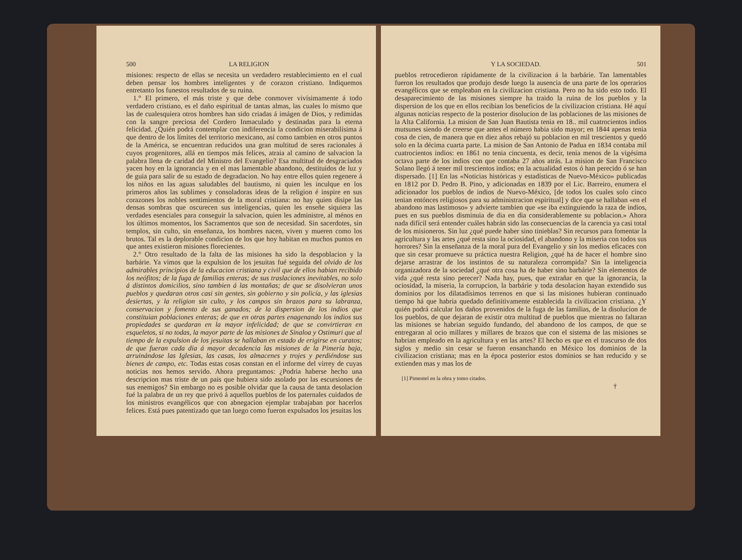500 LA RELIGION
misiones: respecto de ellas se necesita un verdadero restablecimiento en el cual deben pensar los hombres inteligentes y de corazon cristiano. Indiquemos entretanto los funestos resultados de su ruina.
1.° El primero, el más triste y que debe conmover vivísimamente á todo verdadero cristiano, es el daño espiritual de tantas almas, las cuales lo mismo que las de cualesquiera otros hombres han sido criadas á imágen de Dios, y redimidas con la sangre preciosa del Cordero Inmaculado y destinadas para la eterna felicidad. ¿Quién podrá contemplar con indiferencia la condicion miserabilísima á que dentro de los límites del territorio mexicano, así como tambien en otros puntos de la América, se encuentran reducidos una gran multitud de seres racionales á cuyos progenitores, allá en tiempos más felices, atraia al camino de salvacion la palabra llena de caridad del Ministro del Evangelio? Esa multitud de desgraciados yacen hoy en la ignorancia y en el mas lamentable abandono, destituidos de luz y de guia para salir de su estado de degradacion. No hay entre ellos quien regenere á los niños en las aguas saludables del bautismo, ni quien les inculque en los primeros años las sublimes y consoladoras ideas de la religion é inspire en sus corazones los nobles sentimientos de la moral cristiana: no hay quien disipe las densas sombras que oscurecen sus inteligencias, quien les enseñe siquiera las verdades esenciales para conseguir la salvacion, quien les administre, al ménos en los últimos momentos, los Sacramentos que son de necesidad. Sin sacerdotes, sin templos, sin culto, sin enseñanza, los hombres nacen, viven y mueren como los brutos. Tal es la deplorable condicion de los que hoy habitan en muchos puntos en que antes existieron misiones florecientes.
2.° Otro resultado de la falta de las misiones ha sido la despoblacion y la barbárie. Ya vimos que la expulsion de los jesuitas fué seguida del olvido de los admirables principios de la educacion cristiana y civil que de ellos habian recibido los neófitos; de la fuga de familias enteras; de sus traslaciones inevitables, no solo á distintos domicilios, sino tambien á las montañas; de que se disolvieran unos pueblos y quedaran otros casi sin gentes, sin gobierno y sin policía, y las iglesias desiertas, y la religion sin culto, y los campos sin brazos para su labranza, conservacion y fomento de sus ganados; de la dispersion de los indios que constituian poblaciones enteras; de que en otras partes enagenando los indios sus propiedades se quedaran en la mayor infelicidad; de que se convirtieran en esqueletos, si no todas, la mayor parte de las misiones de Sinaloa y Ostimuri que al tiempo de la expulsion de los jesuitas se hallaban en estado de erigirse en curatos; de que fueran cada dia á mayor decadencia las misiones de la Pimería baja, arruinándose las Iglesias, las casas, los almacenes y trojes y perdiéndose sus bienes de campo, etc. Todas estas cosas constan en el informe del virrey de cuyas noticias nos hemos servido. Ahora preguntamos: ¿Podria haberse hecho una descripcion mas triste de un pais que hubiera sido asolado por las escursiones de sus enemigos? Sin embargo no es posible olvidar que la causa de tanta desolacion fué la palabra de un rey que privó á aquellos pueblos de los paternales cuidados de los ministros evangélicos que con abnegacion ejemplar trabajaban por hacerlos felices. Está pues patentizado que tan luego como fueron expulsados los jesuitas los
Y LA SOCIEDAD. 501
pueblos retrocedieron rápidamente de la civilizacion á la barbárie. Tan lamentables fueron los resultados que produjo desde luego la ausencia de una parte de los operarios evangélicos que se empleaban en la civilizacion cristiana. Pero no ha sido esto todo. El desaparecimiento de las misiones siempre ha traido la ruina de los pueblos y la dispersion de los que en ellos recibian los beneficios de la civilizacion cristiana. Hé aquí algunas noticias respecto de la posterior disolucion de las poblaciones de las misiones de la Alta California. La mision de San Juan Bautista tenia en 18.. mil cuatrocientos indios mutsunes siendo de creerse que antes el número habia sido mayor; en 1844 apenas tenia cosa de cien, de manera que en diez años rebajó su poblacion en mil trescientos y quedó solo en la décima cuarta parte. La mision de San Antonio de Padua en 1834 contaba mil cuatrocientos indios: en 1861 no tenia cincuenta, es decir, tenia menos de la vigésima octava parte de los indios con que contaba 27 años atrás. La mision de San Francisco Solano llegó á tener mil trescientos indios; en la actualidad estos ó han perecido ó se han dispersado. [1] En las «Noticias históricas y estadísticas de Nuevo-México» publicadas en 1812 por D. Pedro B. Pino, y adicionadas en 1839 por el Lic. Barreiro, enumera el adicionador los pueblos de indios de Nuevo-México, [de todos los cuales solo cinco tenian entónces religiosos para su administracion espiritual] y dice que se hallaban «en el abandono mas lastimoso» y advierte tambien que «se iba extinguiendo la raza de indios, pues en sus pueblos disminuia de dia en dia considerablemente su poblacion.» Ahora nada difícil será entender cuáles habrán sido las consecuencias de la carencia ya casi total de los misioneros. Sin luz ¿qué puede haber sino tinieblas? Sin recursos para fomentar la agricultura y las artes ¿qué resta sino la ociosidad, el abandono y la miseria con todos sus horrores? Sin la enseñanza de la moral pura del Evangelio y sin los medios eficaces con que sin cesar promueve su práctica nuestra Religion, ¿qué ha de hacer el hombre sino dejarse arrastrar de los instintos de su naturaleza corrompida? Sin la inteligencia organizadora de la sociedad ¿qué otra cosa ha de haber sino barbárie? Sin elementos de vida ¿qué resta sino perecer? Nada hay, pues, que extrañar en que la ignorancia, la ociosidad, la miseria, la corrupcion, la barbárie y toda desolacion hayan extendido sus dominios por los dilatadísimos terrenos en que si las misiones hubieran continuado tiempo há que habria quedado definitivamente establecida la civilizacion cristiana. ¿Y quién podrá calcular los daños provenidos de la fuga de las familias, de la disolucion de los pueblos, de que dejaran de existir otra multitud de pueblos que mientras no faltaran las misiones se habrian seguido fundando, del abandono de los campos, de que se entregaran al ocio millares y millares de brazos que con el sistema de las misiones se habrian empleado en la agricultura y en las artes? El hecho es que en el trascurso de dos siglos y medio sin cesar se fueron ensanchando en México los dominios de la civilizacion cristiana; mas en la época posterior estos dominios se han reducido y se extienden mas y mas los de
[1] Pimentel en la obra y tomo citados.
†